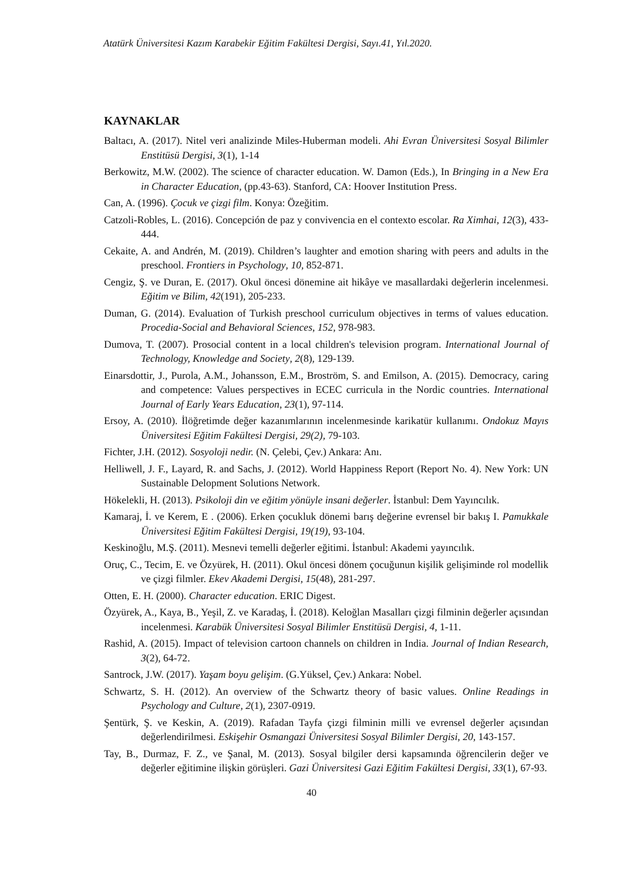Atatürk Üniversitesi Kazım Karabekir Eğitim Fakültesi Dergisi, Sayı.41, Yıl.2020.
KAYNAKLAR
Baltacı, A. (2017). Nitel veri analizinde Miles-Huberman modeli. Ahi Evran Üniversitesi Sosyal Bilimler Enstitüsü Dergisi, 3(1), 1-14
Berkowitz, M.W. (2002). The science of character education. W. Damon (Eds.), In Bringing in a New Era in Character Education, (pp.43-63). Stanford, CA: Hoover Institution Press.
Can, A. (1996). Çocuk ve çizgi film. Konya: Özeğitim.
Catzoli-Robles, L. (2016). Concepción de paz y convivencia en el contexto escolar. Ra Ximhai, 12(3), 433-444.
Cekaite, A. and Andrén, M. (2019). Children’s laughter and emotion sharing with peers and adults in the preschool. Frontiers in Psychology, 10, 852-871.
Cengiz, Ş. ve Duran, E. (2017). Okul öncesi dönemine ait hikâye ve masallardaki değerlerin incelenmesi. Eğitim ve Bilim, 42(191), 205-233.
Duman, G. (2014). Evaluation of Turkish preschool curriculum objectives in terms of values education. Procedia-Social and Behavioral Sciences, 152, 978-983.
Dumova, T. (2007). Prosocial content in a local children's television program. International Journal of Technology, Knowledge and Society, 2(8), 129-139.
Einarsdottir, J., Purola, A.M., Johansson, E.M., Broström, S. and Emilson, A. (2015). Democracy, caring and competence: Values perspectives in ECEC curricula in the Nordic countries. International Journal of Early Years Education, 23(1), 97-114.
Ersoy, A. (2010). İlöğretimde değer kazanımlarının incelenmesinde karikatür kullanımı. Ondokuz Mayıs Üniversitesi Eğitim Fakültesi Dergisi, 29(2), 79-103.
Fichter, J.H. (2012). Sosyoloji nedir. (N. Çelebi, Çev.) Ankara: Anı.
Helliwell, J. F., Layard, R. and Sachs, J. (2012). World Happiness Report (Report No. 4). New York: UN Sustainable Delopment Solutions Network.
Hökelekli, H. (2013). Psikoloji din ve eğitim yönüyle insani değerler. İstanbul: Dem Yayıncılık.
Kamaraj, İ. ve Kerem, E . (2006). Erken çocukluk dönemi barış değerine evrensel bir bakış I. Pamukkale Üniversitesi Eğitim Fakültesi Dergisi, 19(19), 93-104.
Keskinoğlu, M.Ş. (2011). Mesnevi temelli değerler eğitimi. İstanbul: Akademi yayıncılık.
Oruç, C., Tecim, E. ve Özyürek, H. (2011). Okul öncesi dönem çocuğunun kişilik gelişiminde rol modellik ve çizgi filmler. Ekev Akademi Dergisi, 15(48), 281-297.
Otten, E. H. (2000). Character education. ERIC Digest.
Özyürek, A., Kaya, B., Yeşil, Z. ve Karadaş, İ. (2018). Keloğlan Masalları çizgi filminin değerler açısından incelenmesi. Karabük Üniversitesi Sosyal Bilimler Enstitüsü Dergisi, 4, 1-11.
Rashid, A. (2015). Impact of television cartoon channels on children in India. Journal of Indian Research, 3(2), 64-72.
Santrock, J.W. (2017). Yaşam boyu gelişim. (G.Yüksel, Çev.) Ankara: Nobel.
Schwartz, S. H. (2012). An overview of the Schwartz theory of basic values. Online Readings in Psychology and Culture, 2(1), 2307-0919.
Şentürk, Ş. ve Keskin, A. (2019). Rafadan Tayfa çizgi filminin milli ve evrensel değerler açısından değerlendirilmesi. Eskişehir Osmangazi Üniversitesi Sosyal Bilimler Dergisi, 20, 143-157.
Tay, B., Durmaz, F. Z., ve Şanal, M. (2013). Sosyal bilgiler dersi kapsamında öğrencilerin değer ve değerler eğitimine ilişkin görüşleri. Gazi Üniversitesi Gazi Eğitim Fakültesi Dergisi, 33(1), 67-93.
40